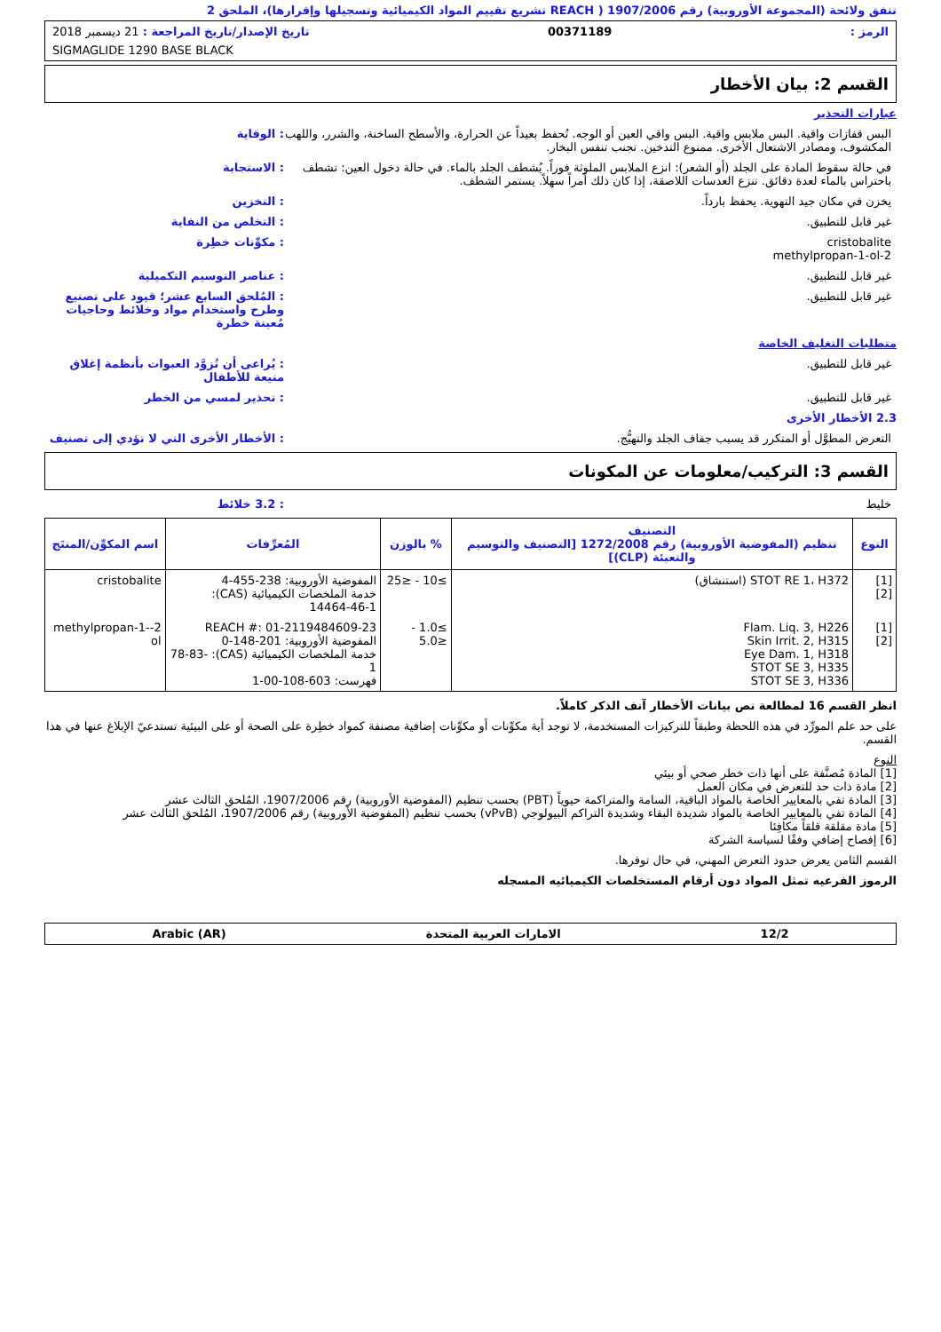تنفق ولائحة (المجموعة الأوروبية) رقم 1907/2006 ( REACH تشريع تقييم المواد الكيميائية وتسجيلها وإقرارها)، الملحق 2
الرمز : 00371189 تاريخ الإصدار/تاريخ المراجعة : 21 ديسمبر 2018
SIGMAGLIDE 1290 BASE BLACK
القسم 2: بيان الأخطار
عبارات التحذير
البس قفازات واقية. البس ملابس واقية. البس واقي العين أو الوجه. تُحفظ بعيداً عن الحرارة، والأسطح الساخنة، والشرر، واللهب المكشوف، ومصادر الاشتعال الأخرى. ممنوع التدخين. تجنب تنفس البخار.
: الوقاية
في حالة سقوط المادة على الجلد (أو الشعر): انزع الملابس الملوثة فوراً. يُشطف الجلد بالماء. في حالة دخول العين: تشطف باحتراس بالماء لعدة دقائق. تنزع العدسات اللاصقة، إذا كان ذلك أمراً سهلاً. يستمر الشطف.
: الاستجابة
يخزن في مكان جيد التهوية. يحفظ بارداً.
: التخزين
غير قابل للتطبيق. : التخلص من النفاية
cristobalite
2-methylpropan-1-ol
: مكوِّنات خطِرة
غير قابل للتطبيق. : عناصر التوسيم التكميلية
غير قابل للتطبيق. : المُلحق السابع عشر؛ قيود على تصنيع وطرح واستخدام مواد وخلائط وحاجيات مُعينة خطرة
متطلبات التغليف الخاصة
غير قابل للتطبيق. : يُراعى أن تُزوَّد العبوات بأنظمة إغلاق منيعة للأطفال
غير قابل للتطبيق. : تحذير لمسي من الخطر
2.3 الأخطار الأخرى
التعرض المطوَّل أو المتكرر قد يسبب جفاف الجلد والتهيُّج.
: الأخطار الأخرى التي لا تؤدي إلى تصنيف
القسم 3: التركيب/معلومات عن المكونات
خليط : 3.2 خلائط
| النوع | التصنيف تنظيم (المفوضية الأوروبية) رقم 1272/2008 [التصنيف والتوسيم والتعبئة (CLP)] | % بالوزن | المُعرِّفات | اسم المكوِّن/المنتَج |
| --- | --- | --- | --- | --- |
| [1] [2] | STOT RE 1، H372 (استنشاق) | ≥10 - ≤25 | المفوضية الأوروبية: 238-455-4 خدمة الملخصات الكيميائية (CAS): 14464-46-1 | cristobalite |
| [1] [2] | Flam. Liq. 3, H226 Skin Irrit. 2, H315 Eye Dam. 1, H318 STOT SE 3, H335 STOT SE 3, H336 | ≥1.0 - ≤5.0 | REACH #: 01-2119484609-23 المفوضية الأوروبية: 201-148-0 خدمة الملخصات الكيميائية (CAS): 78-83-1 فهرست: 603-108-00-1 | 2-methylpropan-1-ol |
انظر القسم 16 لمطالعة نص بيانات الأخطار آنف الذكر كاملاً.
على حد علم المورِّد في هذه اللحظة وطبقاً للتركيزات المستخدمة، لا توجد أية مكوِّنات أو مكوِّنات إضافية مصنفة كمواد خطِرة على الصحة أو على البيئية تستدعيّ الإبلاغ عنها في هذا القسم.
النوع
[1] المادة مُصنَّفة على أنها ذات خطر صحي أو بيئي
[2] مادة ذات حد للتعرض في مكان العمل
[3] المادة تفي بالمعايير الخاصة بالمواد الباقية، السامة والمتراكمة حيوياً (PBT) بحسب تنظيم (المفوضية الأوروبية) رقم 1907/2006، المُلحق الثالث عشر
[4] المادة تفي بالمعايير الخاصة بالمواد شديدة البقاء وشديدة التراكم البيولوجي (vPvB) بحسب تنظيم (المفوضية الأوروبية) رقم 1907/2006، المُلحق الثالث عشر
[5] مادة مقلقة قلقاً مكافِئا
[6] إفصاح إضافي وفقًا لسياسة الشركة
القسم الثامن يعرض حدود التعرض المهني، في حال توفرها.
الرموز الفرعيه تمثل المواد دون أرقام المستخلصات الكيميائيه المسجله
12/2 الامارات العربية المتحدة Arabic (AR)